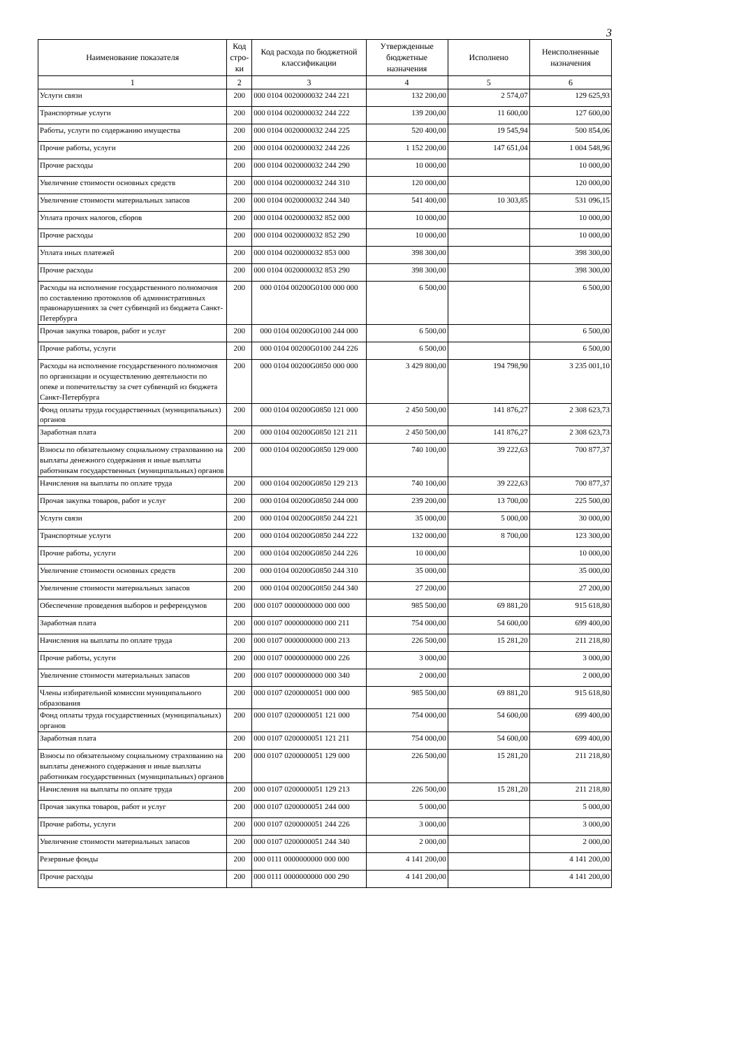3
| Наименование показателя | Код стро-ки | Код расхода по бюджетной классификации | Утвержденные бюджетные назначения | Исполнено | Неисполненные назначения |
| --- | --- | --- | --- | --- | --- |
| 1 | 2 | 3 | 4 | 5 | 6 |
| Услуги связи | 200 | 000 0104 0020000032 244 221 | 132 200,00 | 2 574,07 | 129 625,93 |
| Транспортные услуги | 200 | 000 0104 0020000032 244 222 | 139 200,00 | 11 600,00 | 127 600,00 |
| Работы, услуги по содержанию имущества | 200 | 000 0104 0020000032 244 225 | 520 400,00 | 19 545,94 | 500 854,06 |
| Прочие работы, услуги | 200 | 000 0104 0020000032 244 226 | 1 152 200,00 | 147 651,04 | 1 004 548,96 |
| Прочие расходы | 200 | 000 0104 0020000032 244 290 | 10 000,00 | | 10 000,00 |
| Увеличение стоимости основных средств | 200 | 000 0104 0020000032 244 310 | 120 000,00 | | 120 000,00 |
| Увеличение стоимости материальных запасов | 200 | 000 0104 0020000032 244 340 | 541 400,00 | 10 303,85 | 531 096,15 |
| Уплата прочих налогов, сборов | 200 | 000 0104 0020000032 852 000 | 10 000,00 | | 10 000,00 |
| Прочие расходы | 200 | 000 0104 0020000032 852 290 | 10 000,00 | | 10 000,00 |
| Уплата иных платежей | 200 | 000 0104 0020000032 853 000 | 398 300,00 | | 398 300,00 |
| Прочие расходы | 200 | 000 0104 0020000032 853 290 | 398 300,00 | | 398 300,00 |
| Расходы на исполнение государственного полномочия по составлению протоколов об административных правонарушениях за счет субвенций из бюджета Санкт-Петербурга | 200 | 000 0104 00200G0100 000 000 | 6 500,00 | | 6 500,00 |
| Прочая закупка товаров, работ и услуг | 200 | 000 0104 00200G0100 244 000 | 6 500,00 | | 6 500,00 |
| Прочие работы, услуги | 200 | 000 0104 00200G0100 244 226 | 6 500,00 | | 6 500,00 |
| Расходы на исполнение государственного полномочия по организации и осуществлению деятельности по опеке и попечительству за счет субвенций из бюджета Санкт-Петербурга | 200 | 000 0104 00200G0850 000 000 | 3 429 800,00 | 194 798,90 | 3 235 001,10 |
| Фонд оплаты труда государственных (муниципальных) органов | 200 | 000 0104 00200G0850 121 000 | 2 450 500,00 | 141 876,27 | 2 308 623,73 |
| Заработная плата | 200 | 000 0104 00200G0850 121 211 | 2 450 500,00 | 141 876,27 | 2 308 623,73 |
| Взносы по обязательному социальному страхованию на выплаты денежного содержания и иные выплаты работникам государственных (муниципальных) органов | 200 | 000 0104 00200G0850 129 000 | 740 100,00 | 39 222,63 | 700 877,37 |
| Начисления на выплаты по оплате труда | 200 | 000 0104 00200G0850 129 213 | 740 100,00 | 39 222,63 | 700 877,37 |
| Прочая закупка товаров, работ и услуг | 200 | 000 0104 00200G0850 244 000 | 239 200,00 | 13 700,00 | 225 500,00 |
| Услуги связи | 200 | 000 0104 00200G0850 244 221 | 35 000,00 | 5 000,00 | 30 000,00 |
| Транспортные услуги | 200 | 000 0104 00200G0850 244 222 | 132 000,00 | 8 700,00 | 123 300,00 |
| Прочие работы, услуги | 200 | 000 0104 00200G0850 244 226 | 10 000,00 | | 10 000,00 |
| Увеличение стоимости основных средств | 200 | 000 0104 00200G0850 244 310 | 35 000,00 | | 35 000,00 |
| Увеличение стоимости материальных запасов | 200 | 000 0104 00200G0850 244 340 | 27 200,00 | | 27 200,00 |
| Обеспечение проведения выборов и референдумов | 200 | 000 0107 0000000000 000 000 | 985 500,00 | 69 881,20 | 915 618,80 |
| Заработная плата | 200 | 000 0107 0000000000 000 211 | 754 000,00 | 54 600,00 | 699 400,00 |
| Начисления на выплаты по оплате труда | 200 | 000 0107 0000000000 000 213 | 226 500,00 | 15 281,20 | 211 218,80 |
| Прочие работы, услуги | 200 | 000 0107 0000000000 000 226 | 3 000,00 | | 3 000,00 |
| Увеличение стоимости материальных запасов | 200 | 000 0107 0000000000 000 340 | 2 000,00 | | 2 000,00 |
| Члены избирательной комиссии муниципального образования | 200 | 000 0107 0200000051 000 000 | 985 500,00 | 69 881,20 | 915 618,80 |
| Фонд оплаты труда государственных (муниципальных) органов | 200 | 000 0107 0200000051 121 000 | 754 000,00 | 54 600,00 | 699 400,00 |
| Заработная плата | 200 | 000 0107 0200000051 121 211 | 754 000,00 | 54 600,00 | 699 400,00 |
| Взносы по обязательному социальному страхованию на выплаты денежного содержания и иные выплаты работникам государственных (муниципальных) органов | 200 | 000 0107 0200000051 129 000 | 226 500,00 | 15 281,20 | 211 218,80 |
| Начисления на выплаты по оплате труда | 200 | 000 0107 0200000051 129 213 | 226 500,00 | 15 281,20 | 211 218,80 |
| Прочая закупка товаров, работ и услуг | 200 | 000 0107 0200000051 244 000 | 5 000,00 | | 5 000,00 |
| Прочие работы, услуги | 200 | 000 0107 0200000051 244 226 | 3 000,00 | | 3 000,00 |
| Увеличение стоимости материальных запасов | 200 | 000 0107 0200000051 244 340 | 2 000,00 | | 2 000,00 |
| Резервные фонды | 200 | 000 0111 0000000000 000 000 | 4 141 200,00 | | 4 141 200,00 |
| Прочие расходы | 200 | 000 0111 0000000000 000 290 | 4 141 200,00 | | 4 141 200,00 |